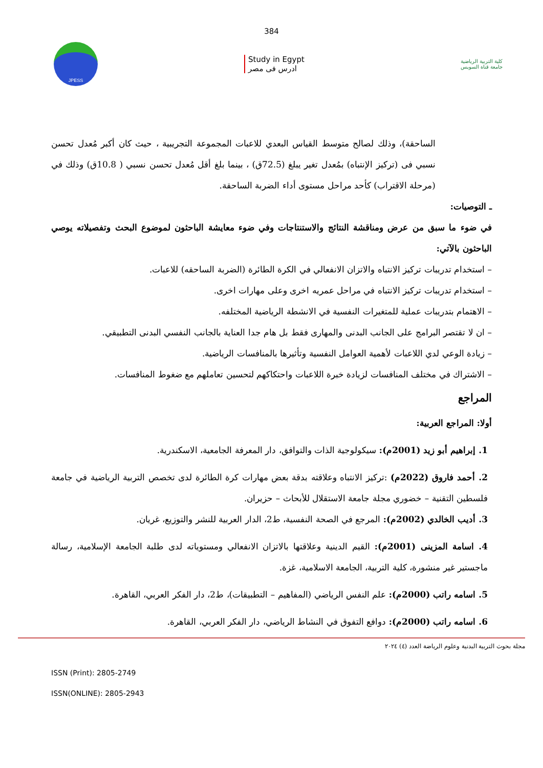384
JPESS
Study in Egypt
ادرس فى مصر
كلية التربية الرياضية
جامعة قناة السويس
الساحقة)، وذلك لصالح متوسط القياس البعدي للاعبات المجموعة التجريبية ، حيث كان أكبر مُعدل تحسن نسبي فى (تركيز الإنتباه) بمُعدل تغير يبلغ (72.5ق) ، بينما بلغ أقل مُعدل تحسن نسبي ( 10.8ق) وذلك في (مرحلة الاقتراب) كأحد مراحل مستوى أداء الضربة الساحقة.
ـ التوصيات:
في ضوء ما سبق من عرض ومناقشة النتائج والاستنتاجات وفي ضوء معايشة الباحثون لموضوع البحث وتفصيلاته يوصي الباحثون بالآتي:
– استخدام تدريبات تركيز الانتباه والاتزان الانفعالي في الكرة الطائرة (الضربة الساحقه) للاعبات.
– استخدام تدريبات تركيز الانتباه في مراحل عمريه اخرى وعلى مهارات اخرى.
– الاهتمام بتدريبات عملية للمتغيرات النفسية في الانشطة الرياضية المختلفه.
– ان لا تقتصر البرامج على الجانب البدنى والمهارى فقط بل هام جدا العناية بالجانب النفسي البدنى التطبيقي.
– زيادة الوعي لدي اللاعبات لأهمية العوامل النفسية وتأثيرها بالمنافسات الرياضية.
– الاشتراك في مختلف المنافسات لزيادة خبرة اللاعبات واحتكاكهم لتحسين تعاملهم مع ضغوط المنافسات.
المراجع
أولا: المراجع العربية:
1. إبراهيم أبو زيد (2001م): سيكولوجية الذات والتوافق، دار المعرفة الجامعية، الاسكندرية.
2. أحمد فاروق (2022م) :تركيز الانتباه وعلاقته بدقة بعض مهارات كرة الطائرة لدى تخصص التربية الرياضية في جامعة فلسطين التقنية – خضوري مجلة جامعة الاستقلال للأبحاث – حزيران.
3. أديب الخالدي (2002م): المرجع في الصحة النفسية، ط2، الدار العربية للنشر والتوزيع، غريان.
4. اسامة المزينى (2001م): القيم الدينية وعلاقتها بالاتزان الانفعالي ومستوياته لدى طلبة الجامعة الإسلامية، رسالة ماجستير غير منشورة، كلية التربية، الجامعة الاسلامية، غزة.
5. اسامه راتب (2000م): علم النفس الرياضي (المفاهيم – التطبيقات)، ط2، دار الفكر العربي، القاهرة.
6. اسامه راتب (2000م): دوافع التفوق في النشاط الرياضي، دار الفكر العربي، القاهرة.
مجلة بحوث التربية البدنية وعلوم الرياضة العدد (٤) ٢٠٢٤
ISSN (Print): 2805-2749
ISSN(ONLINE): 2805-2943